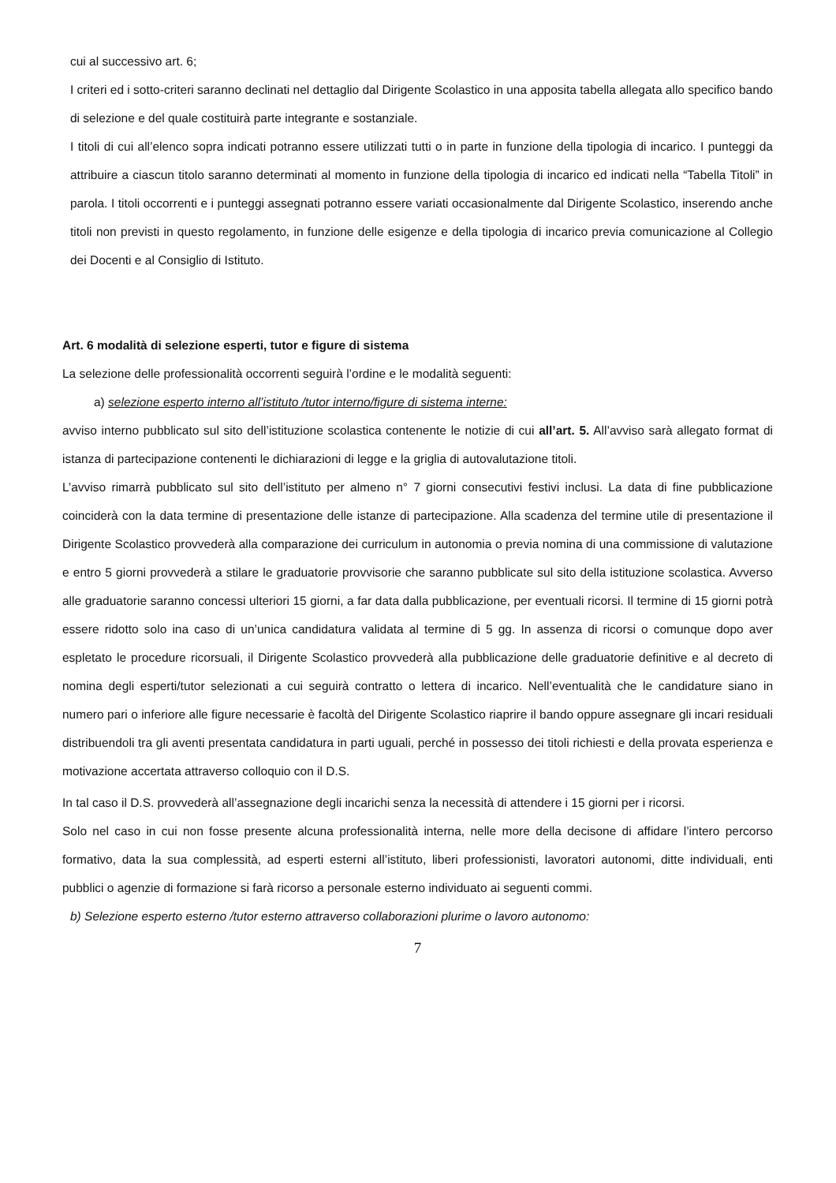cui al successivo art. 6;
I criteri ed i sotto-criteri saranno declinati nel dettaglio dal Dirigente Scolastico in una apposita tabella allegata allo specifico bando di selezione e del quale costituirà parte integrante e sostanziale.
I titoli di cui all’elenco sopra indicati potranno essere utilizzati tutti o in parte in funzione della tipologia di incarico. I punteggi da attribuire a ciascun titolo saranno determinati al momento in funzione della tipologia di incarico ed indicati nella “Tabella Titoli” in parola. I titoli occorrenti e i punteggi assegnati potranno essere variati occasionalmente dal Dirigente Scolastico, inserendo anche titoli non previsti in questo regolamento, in funzione delle esigenze e della tipologia di incarico previa comunicazione al Collegio dei Docenti e al Consiglio di Istituto.
Art. 6 modalità di selezione esperti, tutor e figure di sistema
La selezione delle professionalità occorrenti seguirà l’ordine e le modalità seguenti:
a) selezione esperto interno all’istituto /tutor interno/figure di sistema interne:
avviso interno pubblicato sul sito dell’istituzione scolastica contenente le notizie di cui all’art. 5. All’avviso sarà allegato format di istanza di partecipazione contenenti le dichiarazioni di legge e la griglia di autovalutazione titoli.
L’avviso rimarrà pubblicato sul sito dell’istituto per almeno n° 7 giorni consecutivi festivi inclusi. La data di fine pubblicazione coinciderà con la data termine di presentazione delle istanze di partecipazione. Alla scadenza del termine utile di presentazione il Dirigente Scolastico provvederà alla comparazione dei curriculum in autonomia o previa nomina di una commissione di valutazione e entro 5 giorni provvederà a stilare le graduatorie provvisorie che saranno pubblicate sul sito della istituzione scolastica. Avverso alle graduatorie saranno concessi ulteriori 15 giorni, a far data dalla pubblicazione, per eventuali ricorsi. Il termine di 15 giorni potrà essere ridotto solo ina caso di un’unica candidatura validata al termine di 5 gg. In assenza di ricorsi o comunque dopo aver espletato le procedure ricorsuali, il Dirigente Scolastico provvederà alla pubblicazione delle graduatorie definitive e al decreto di nomina degli esperti/tutor selezionati a cui seguirà contratto o lettera di incarico. Nell’eventualità che le candidature siano in numero pari o inferiore alle figure necessarie è facoltà del Dirigente Scolastico riaprire il bando oppure assegnare gli incari residuali distribuendoli tra gli aventi presentata candidatura in parti uguali, perché in possesso dei titoli richiesti e della provata esperienza e motivazione accertata attraverso colloquio con il D.S.
In tal caso il D.S. provvederà all’assegnazione degli incarichi senza la necessità di attendere i 15 giorni per i ricorsi.
Solo nel caso in cui non fosse presente alcuna professionalità interna, nelle more della decisone di affidare l’intero percorso formativo, data la sua complessità, ad esperti esterni all’istituto, liberi professionisti, lavoratori autonomi, ditte individuali, enti pubblici o agenzie di formazione si farà ricorso a personale esterno individuato ai seguenti commi.
b) Selezione esperto esterno /tutor esterno attraverso collaborazioni plurime o lavoro autonomo:
7